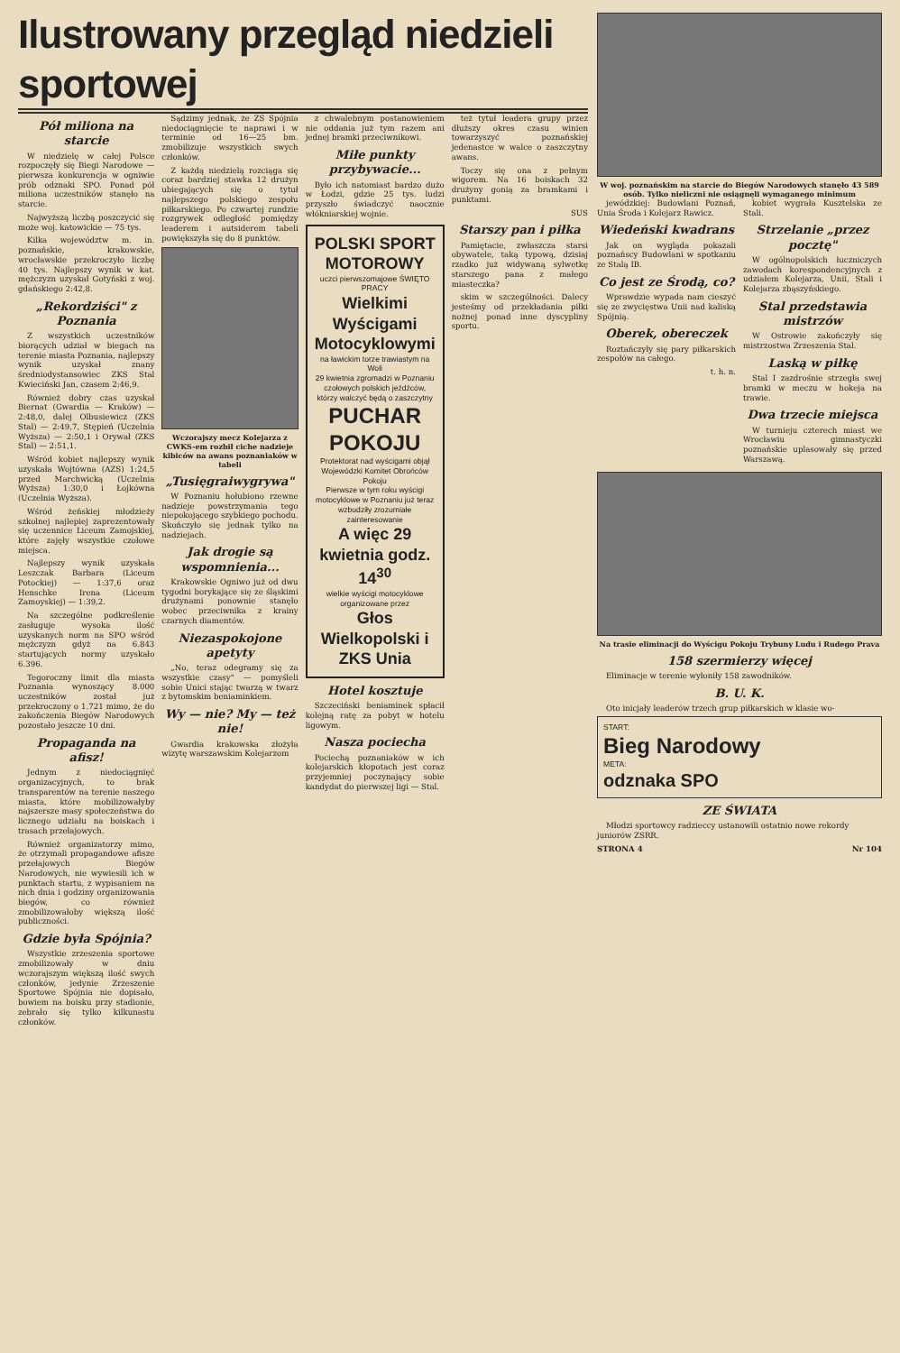Ilustrowany przegląd niedzieli sportowej
Pół miliona na starcie
W niedzielę w całej Polsce rozpoczęły się Biegi Narodowe — pierwsza konkurencja w ogniwie prób odznaki SPO. Ponad pół miliona uczestników stanęło na starcie.
Najwyższą liczbą poszczycić się może woj. katowickie — 75 tys.
Kilka województw m. in. poznańskie, krakowskie, wrocławskie przekroczyło liczbę 40 tys. Najlepszy wynik w kat. mężczyzn uzyskał Gotyński z woj. gdańskiego 2:42,8.
„Rekordziści" z Poznania
Z wszystkich uczestników biorących udział w biegach na terenie miasta Poznania, najlepszy wynik uzyskał znany średniodystansowiec ZKS Stal Kwieciński Jan, czasem 2:46,9.
Również dobry czas uzyskał Biernat (Gwardia — Kraków) — 2:48,0, dalej Olbusiewicz (ZKS Stal) — 2:49,7, Stępień (Uczelnia Wyższa) — 2:50,1 i Orywał (ZKS Stal) — 2:51,1.
Wśród kobiet najlepszy wynik uzyskała Wojtówna (AZS) 1:24,5 przed Marchwicką (Uczelnia Wyższa) 1:30,0 i Łojkówna (Uczelnia Wyższa).
Wśród żeńskiej młodzieży szkolnej najlepiej zaprezentowały się uczennice Liceum Zamojskiej, które zajęły wszystkie czołowe miejsca.
Najlepszy wynik uzyskała Leszczak Barbara (Liceum Potockiej) — 1:37,6 oraz Henschke Irena (Liceum Zamoyskiej) — 1:39,2.
Na szczególne podkreślenie zasługuje wysoka ilość uzyskanych norm na SPO wśród mężczyzn gdyż na 6.843 startujących normy uzyskało 6.396.
Tegoroczny limit dla miasta Poznania wynoszący 8.000 uczestników został już przekroczony o 1.721 mimo, że do zakończenia Biegów Narodowych pozostało jeszcze 10 dni.
Propaganda na afisz!
Jednym z niedociągnięć organizacyjnych, to brak transparentów na terenie naszego miasta, które mobilizowałyby najszersze masy społeczeństwa do licznego udziału na boiskach i trasach przełajowych.
Również organizatorzy mimo, że otrzymali propagandowe afisze przełajowych Biegów Narodowych, nie wywiesili ich w punktach startu, z wypisaniem na nich dnia i godziny organizowania biegów, co również zmobilizowałoby większą ilość publiczności.
Gdzie była Spójnia?
Wszystkie zrzeszenia sportowe zmobilizowały w dniu wczorajszym większą ilość swych członków, jedynie Zrzeszenie Sportowe Spójnia nie dopisało, bowiem na boisku przy stadionie, zebrało się tylko kilkunastu członków.
Sądzimy jednak, że ZS Spójnia niedociągnięcie te naprawi i w terminie od 16—25 bm. zmobilizuje wszystkich swych członków.
Z każdą niedzielą rozciąga się coraz bardziej stawka 12 drużyn ubiegających się o tytuł najlepszego polskiego zespołu piłkarskiego. Po czwartej rundzie rozgrywek odległość pomiędzy leaderem i autsiderem tabeli powiększyła się do 8 punktów.
Wczorajszy mecz Kolejarza z CWKS-em rozbił ciche nadzieje kibiców na awans poznaniaków w tabeli
„Tusięgraiwygrywa"
W Poznaniu hołubiono rzewne nadzieje powstrzymania tego niepokojącego szybkiego pochodu. Skończyło się jednak tylko na nadziejach.
Jak drogie są wspomnienia...
Krakowskie Ogniwo już od dwu tygodni borykające się ze śląskimi drużynami ponownie stanęło wobec przeciwnika z krainy czarnych diamentów.
Niezaspokojone apetyty
„No, teraz odegramy się za wszystkie czasy" — pomyśleli sobie Unici stając twarzą w twarz z bytomskim beniaminkiem.
Wy — nie? My — też nie!
Gwardia krakowska złożyła wizytę warszawskim Kolejarzom
z chwalebnym postanowieniem nie oddania już tym razem ani jednej bramki przeciwnikowi.
Miłe punkty przybywacie...
Było ich natomiast bardzo dużo w Łodzi, gdzie 25 tys. ludzi przyszło świadczyć naocznie włókniarskiej wojnie.
POLSKI SPORT MOTOROWY
uczci pierwszomajowe ŚWIĘTO PRACY
Wielkimi Wyścigami Motocyklowymi
na ławickim torze trawiastym na Woli
29 kwietnia zgromadzi w Poznaniu czołowych polskich jeźdźców, którzy walczyć będą o zaszczytny
PUCHAR POKOJU
Protektorat nad wyścigami objął Wojewódzki Komitet Obrońców Pokoju
Pierwsze w tym roku wyścigi motocyklowe w Poznaniu już teraz wzbudziły zrozumiałe zainteresowanie
A więc 29 kwietnia godz. 14<sup>30</sup>
wielkie wyścigi motocyklowe organizowane przez
Głos Wielkopolski i ZKS Unia
Hotel kosztuje
Szczeciński beniaminek spłacił kolejną ratę za pobyt w hotelu ligowym.
Nasza pociecha
Pociechą poznaniaków w ich kolejarskich kłopotach jest coraz przyjemniej poczynający sobie kandydat do pierwszej ligi — Stal.
też tytuł leadera grupy przez dłuższy okres czasu winien towarzyszyć poznańskiej jedenastce w walce o zaszczytny awans.
Toczy się ona z pełnym wigorem. Na 16 boiskach 32 drużyny gonią za bramkami i punktami.
SUS
Starszy pan i piłka
Pamiętacie, zwłaszcza starsi obywatele, taką typową, dzisiaj rzadko już widywaną sylwetkę starszego pana z małego miasteczka?
skim w szczególności. Dalecy jesteśmy od przekładania piłki nożnej ponad inne dyscypliny sportu.
W woj. poznańskim na starcie do Biegów Narodowych stanęło 43 589 osób. Tylko nieliczni nie osiągnęli wymaganego minimum
jewódzkiej: Budowlani Poznań, Unia Środa i Kolejarz Rawicz.
Wiedeński kwadrans
Jak on wygląda pokazali poznańscy Budowlani w spotkaniu ze Stalą IB.
Co jest ze Środą, co?
Wprawdzie wypada nam cieszyć się ze zwycięstwa Unii nad kaliską Spójnią.
Oberek, obereczek
Roztańczyły się pary piłkarskich zespołów na całego.
t. h. n.
kobiet wygrała Kusztelska ze Stali.
Strzelanie „przez pocztę"
W ogólnopolskich łuczniczych zawodach korespondencyjnych z udziałem Kolejarza, Unii, Stali i Kolejarza zbąszyńskiego.
Stal przedstawia mistrzów
W Ostrowie zakończyły się mistrzostwa Zrzeszenia Stal.
Laską w piłkę
Stal I zazdrośnie strzegła swej bramki w meczu w hokeja na trawie.
Dwa trzecie miejsca
W turnieju czterech miast we Wrocławiu gimnastyczki poznańskie uplasowały się przed Warszawą.
Na trasie eliminacji do Wyścigu Pokoju Trybuny Ludu i Rudego Prava
158 szermierzy więcej
Eliminacje w terenie wyłoniły 158 zawodników.
B. U. K.
Oto inicjały leaderów trzech grup piłkarskich w klasie wo-
START:
Bieg Narodowy
META:
odznaka SPO
ZE ŚWIATA
Młodzi sportowcy radzieccy ustanowili ostatnio nowe rekordy juniorów ZSRR.
STRONA 4 Nr 104